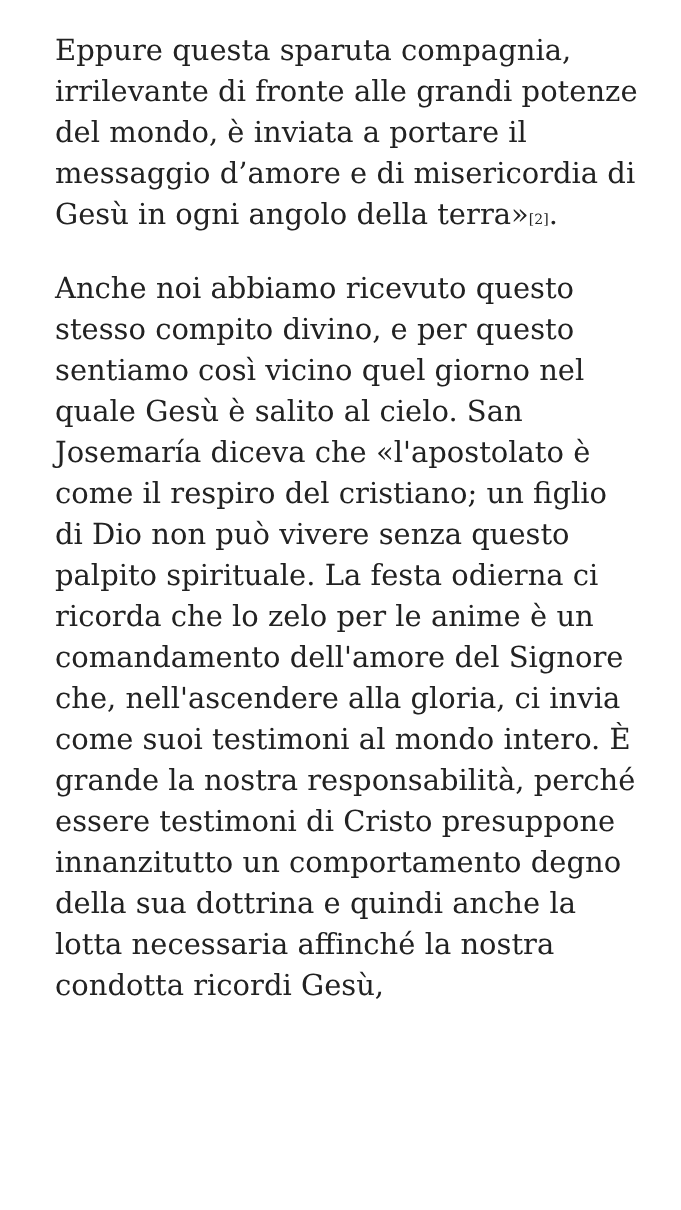Eppure questa sparuta compagnia, irrilevante di fronte alle grandi potenze del mondo, è inviata a portare il messaggio d’amore e di misericordia di Gesù in ogni angolo della terra»<sup>[2]</sup>.
Anche noi abbiamo ricevuto questo stesso compito divino, e per questo sentiamo così vicino quel giorno nel quale Gesù è salito al cielo. San Josemaría diceva che «l'apostolato è come il respiro del cristiano; un figlio di Dio non può vivere senza questo palpito spirituale. La festa odierna ci ricorda che lo zelo per le anime è un comandamento dell'amore del Signore che, nell'ascendere alla gloria, ci invia come suoi testimoni al mondo intero. È grande la nostra responsabilità, perché essere testimoni di Cristo presuppone innanzitutto un comportamento degno della sua dottrina e quindi anche la lotta necessaria affinché la nostra condotta ricordi Gesù,